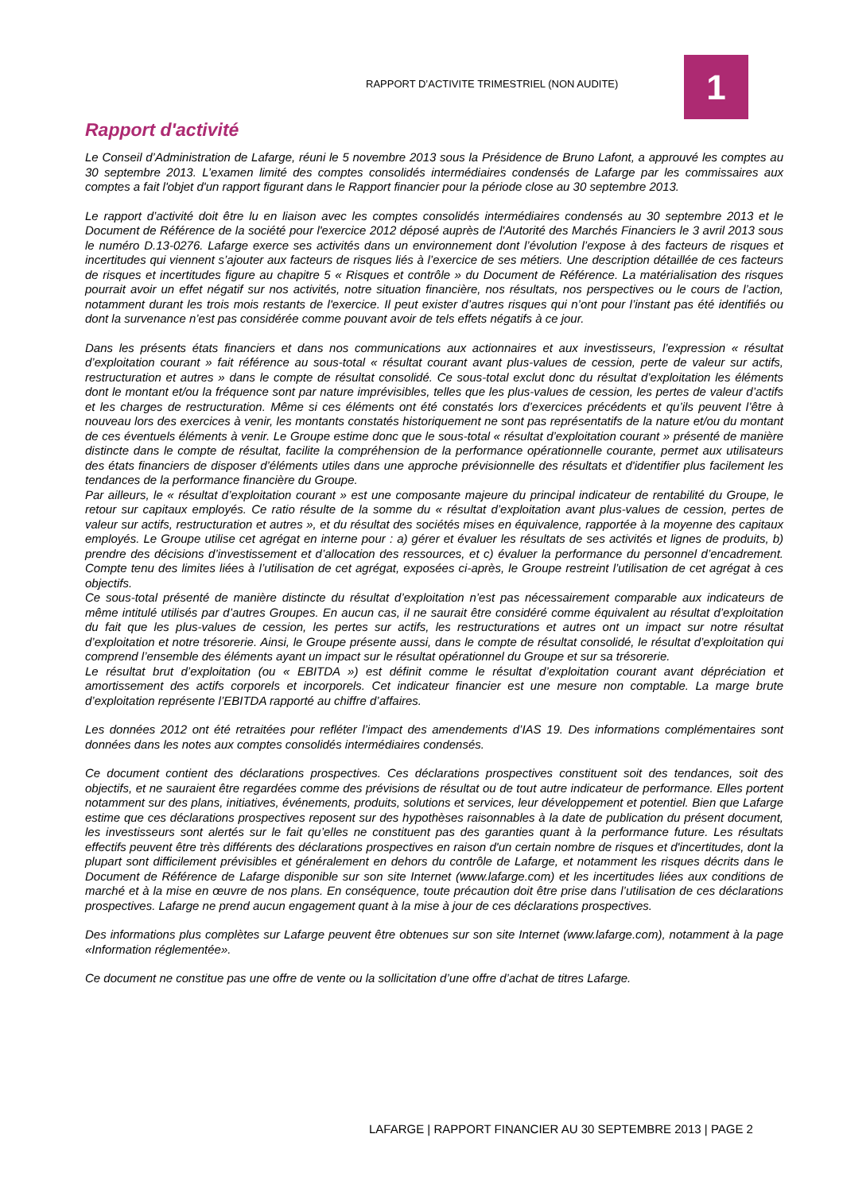RAPPORT D’ACTIVITE TRIMESTRIEL (NON AUDITE)
1
Rapport d'activité
Le Conseil d’Administration de Lafarge, réuni le 5 novembre 2013 sous la Présidence de Bruno Lafont, a approuvé les comptes au 30 septembre 2013. L’examen limité des comptes consolidés intermédiaires condensés de Lafarge par les commissaires aux comptes a fait l'objet d'un rapport figurant dans le Rapport financier pour la période close au 30 septembre 2013.
Le rapport d’activité doit être lu en liaison avec les comptes consolidés intermédiaires condensés au 30 septembre 2013 et le Document de Référence de la société pour l'exercice 2012 déposé auprès de l'Autorité des Marchés Financiers le 3 avril 2013 sous le numéro D.13-0276. Lafarge exerce ses activités dans un environnement dont l’évolution l’expose à des facteurs de risques et incertitudes qui viennent s’ajouter aux facteurs de risques liés à l’exercice de ses métiers. Une description détaillée de ces facteurs de risques et incertitudes figure au chapitre 5 « Risques et contrôle » du Document de Référence. La matérialisation des risques pourrait avoir un effet négatif sur nos activités, notre situation financière, nos résultats, nos perspectives ou le cours de l’action, notamment durant les trois mois restants de l'exercice. Il peut exister d’autres risques qui n’ont pour l’instant pas été identifiés ou dont la survenance n’est pas considérée comme pouvant avoir de tels effets négatifs à ce jour.
Dans les présents états financiers et dans nos communications aux actionnaires et aux investisseurs, l’expression « résultat d’exploitation courant » fait référence au sous-total « résultat courant avant plus-values de cession, perte de valeur sur actifs, restructuration et autres » dans le compte de résultat consolidé. Ce sous-total exclut donc du résultat d’exploitation les éléments dont le montant et/ou la fréquence sont par nature imprévisibles, telles que les plus-values de cession, les pertes de valeur d’actifs et les charges de restructuration. Même si ces éléments ont été constatés lors d’exercices précédents et qu’ils peuvent l’être à nouveau lors des exercices à venir, les montants constatés historiquement ne sont pas représentatifs de la nature et/ou du montant de ces éventuels éléments à venir. Le Groupe estime donc que le sous-total « résultat d’exploitation courant » présenté de manière distincte dans le compte de résultat, facilite la compréhension de la performance opérationnelle courante, permet aux utilisateurs des états financiers de disposer d’éléments utiles dans une approche prévisionnelle des résultats et d'identifier plus facilement les tendances de la performance financière du Groupe.
Par ailleurs, le « résultat d’exploitation courant » est une composante majeure du principal indicateur de rentabilité du Groupe, le retour sur capitaux employés. Ce ratio résulte de la somme du « résultat d’exploitation avant plus-values de cession, pertes de valeur sur actifs, restructuration et autres », et du résultat des sociétés mises en équivalence, rapportée à la moyenne des capitaux employés. Le Groupe utilise cet agrégat en interne pour : a) gérer et évaluer les résultats de ses activités et lignes de produits, b) prendre des décisions d’investissement et d’allocation des ressources, et c) évaluer la performance du personnel d’encadrement. Compte tenu des limites liées à l’utilisation de cet agrégat, exposées ci-après, le Groupe restreint l’utilisation de cet agrégat à ces objectifs.
Ce sous-total présenté de manière distincte du résultat d’exploitation n’est pas nécessairement comparable aux indicateurs de même intitulé utilisés par d’autres Groupes. En aucun cas, il ne saurait être considéré comme équivalent au résultat d’exploitation du fait que les plus-values de cession, les pertes sur actifs, les restructurations et autres ont un impact sur notre résultat d’exploitation et notre trésorerie. Ainsi, le Groupe présente aussi, dans le compte de résultat consolidé, le résultat d’exploitation qui comprend l’ensemble des éléments ayant un impact sur le résultat opérationnel du Groupe et sur sa trésorerie.
Le résultat brut d’exploitation (ou « EBITDA ») est définit comme le résultat d’exploitation courant avant dépréciation et amortissement des actifs corporels et incorporels. Cet indicateur financier est une mesure non comptable. La marge brute d’exploitation représente l’EBITDA rapporté au chiffre d’affaires.
Les données 2012 ont été retraitées pour refléter l’impact des amendements d’IAS 19. Des informations complémentaires sont données dans les notes aux comptes consolidés intermédiaires condensés.
Ce document contient des déclarations prospectives. Ces déclarations prospectives constituent soit des tendances, soit des objectifs, et ne sauraient être regardées comme des prévisions de résultat ou de tout autre indicateur de performance. Elles portent notamment sur des plans, initiatives, événements, produits, solutions et services, leur développement et potentiel. Bien que Lafarge estime que ces déclarations prospectives reposent sur des hypothèses raisonnables à la date de publication du présent document, les investisseurs sont alertés sur le fait qu’elles ne constituent pas des garanties quant à la performance future. Les résultats effectifs peuvent être très différents des déclarations prospectives en raison d'un certain nombre de risques et d'incertitudes, dont la plupart sont difficilement prévisibles et généralement en dehors du contrôle de Lafarge, et notamment les risques décrits dans le Document de Référence de Lafarge disponible sur son site Internet (www.lafarge.com) et les incertitudes liées aux conditions de marché et à la mise en œuvre de nos plans. En conséquence, toute précaution doit être prise dans l’utilisation de ces déclarations prospectives. Lafarge ne prend aucun engagement quant à la mise à jour de ces déclarations prospectives.
Des informations plus complètes sur Lafarge peuvent être obtenues sur son site Internet (www.lafarge.com), notamment à la page «Information réglementée».
Ce document ne constitue pas une offre de vente ou la sollicitation d’une offre d’achat de titres Lafarge.
LAFARGE | RAPPORT FINANCIER AU 30 SEPTEMBRE 2013 | PAGE 2